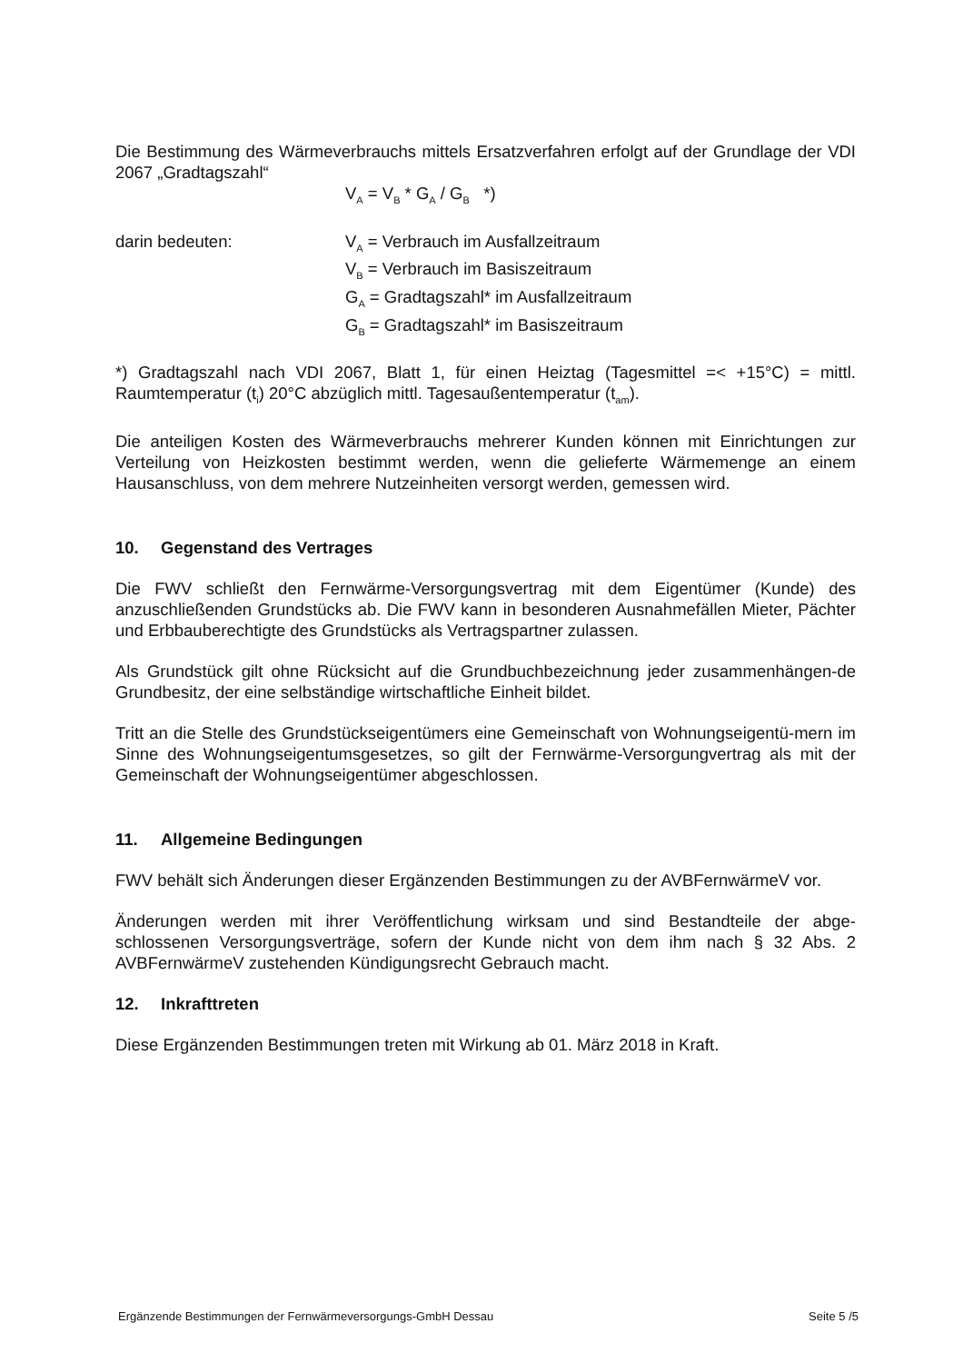Die Bestimmung des Wärmeverbrauchs mittels Ersatzverfahren erfolgt auf der Grundlage der VDI 2067 „Gradtagszahl“
V<sub>A</sub> = V<sub>B</sub> * G<sub>A</sub> / G<sub>B</sub> *)
darin bedeuten: V<sub>A</sub> = Verbrauch im Ausfallzeitraum
V<sub>B</sub> = Verbrauch im Basiszeitraum
G<sub>A</sub> = Gradtagszahl* im Ausfallzeitraum
G<sub>B</sub> = Gradtagszahl* im Basiszeitraum
*) Gradtagszahl nach VDI 2067, Blatt 1, für einen Heiztag (Tagesmittel =< +15°C) = mittl. Raumtemperatur (t<sub>i</sub>) 20°C abzüglich mittl. Tagesaußentemperatur (t<sub>am</sub>).
Die anteiligen Kosten des Wärmeverbrauchs mehrerer Kunden können mit Einrichtungen zur Verteilung von Heizkosten bestimmt werden, wenn die gelieferte Wärmemenge an einem Hausanschluss, von dem mehrere Nutzeinheiten versorgt werden, gemessen wird.
10. Gegenstand des Vertrages
Die FWV schließt den Fernwärme-Versorgungsvertrag mit dem Eigentümer (Kunde) des anzuschließenden Grundstücks ab. Die FWV kann in besonderen Ausnahmefällen Mieter, Pächter und Erbbauberechtigte des Grundstücks als Vertragspartner zulassen.
Als Grundstück gilt ohne Rücksicht auf die Grundbuchbezeichnung jeder zusammenhängen-de Grundbesitz, der eine selbständige wirtschaftliche Einheit bildet.
Tritt an die Stelle des Grundstückseigentümers eine Gemeinschaft von Wohnungseigentü-mern im Sinne des Wohnungseigentumsgesetzes, so gilt der Fernwärme-Versorgungvertrag als mit der Gemeinschaft der Wohnungseigentümer abgeschlossen.
11. Allgemeine Bedingungen
FWV behält sich Änderungen dieser Ergänzenden Bestimmungen zu der AVBFernwärmeV vor.
Änderungen werden mit ihrer Veröffentlichung wirksam und sind Bestandteile der abge-schlossenen Versorgungsverträge, sofern der Kunde nicht von dem ihm nach § 32 Abs. 2 AVBFernwärmeV zustehenden Kündigungsrecht Gebrauch macht.
12. Inkrafttreten
Diese Ergänzenden Bestimmungen treten mit Wirkung ab 01. März 2018 in Kraft.
Ergänzende Bestimmungen der Fernwärmeversorgungs-GmbH Dessau Seite 5 /5